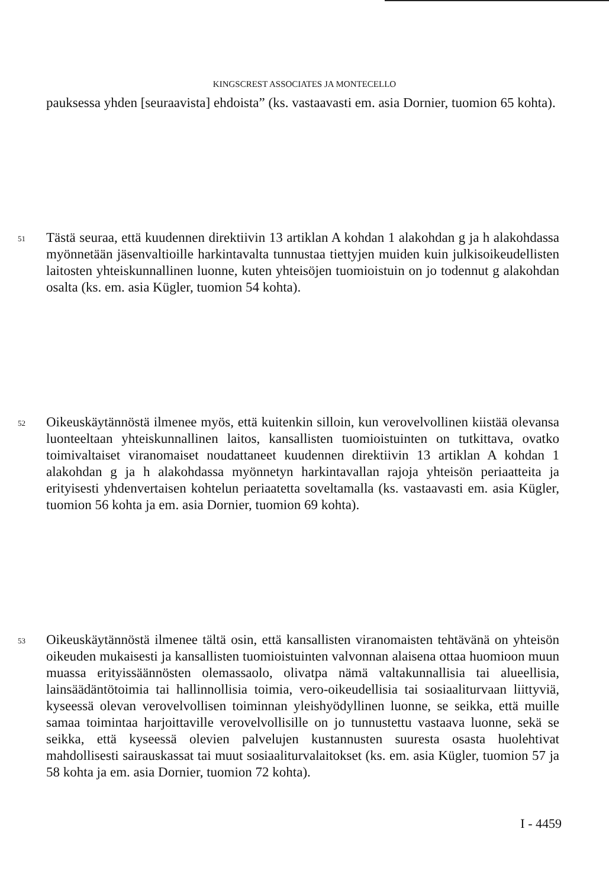KINGSCREST ASSOCIATES JA MONTECELLO
pauksessa yhden [seuraavista] ehdoista” (ks. vastaavasti em. asia Dornier, tuomion 65 kohta).
51 Tästä seuraa, että kuudennen direktiivin 13 artiklan A kohdan 1 alakohdan g ja h alakohdassa myönnetään jäsenvaltioille harkintavalta tunnustaa tiettyjen muiden kuin julkisoikeudellisten laitosten yhteiskunnallinen luonne, kuten yhteisöjen tuomioistuin on jo todennut g alakohdan osalta (ks. em. asia Kügler, tuomion 54 kohta).
52 Oikeuskäytännöstä ilmenee myös, että kuitenkin silloin, kun verovelvollinen kiistää olevansa luonteeltaan yhteiskunnallinen laitos, kansallisten tuomioistuinten on tutkittava, ovatko toimivaltaiset viranomaiset noudattaneet kuudennen direktiivin 13 artiklan A kohdan 1 alakohdan g ja h alakohdassa myönnetyn harkintavallan rajoja yhteisön periaatteita ja erityisesti yhdenvertaisen kohtelun periaatetta soveltamalla (ks. vastaavasti em. asia Kügler, tuomion 56 kohta ja em. asia Dornier, tuomion 69 kohta).
53 Oikeuskäytännöstä ilmenee tältä osin, että kansallisten viranomaisten tehtävänä on yhteisön oikeuden mukaisesti ja kansallisten tuomioistuinten valvonnan alaisena ottaa huomioon muun muassa erityissäännösten olemassaolo, olivatpa nämä valtakunnallisia tai alueellisia, lainsäädäntötoimia tai hallinnollisia toimia, vero-oikeudellisia tai sosiaaliturvaan liittyviä, kyseessä olevan verovelvollisen toiminnan yleishyödyllinen luonne, se seikka, että muille samaa toimintaa harjoittaville verovelvollisille on jo tunnustettu vastaava luonne, sekä se seikka, että kyseessä olevien palvelujen kustannusten suuresta osasta huolehtivat mahdollisesti sairauskassat tai muut sosiaaliturvalaitokset (ks. em. asia Kügler, tuomion 57 ja 58 kohta ja em. asia Dornier, tuomion 72 kohta).
I - 4459